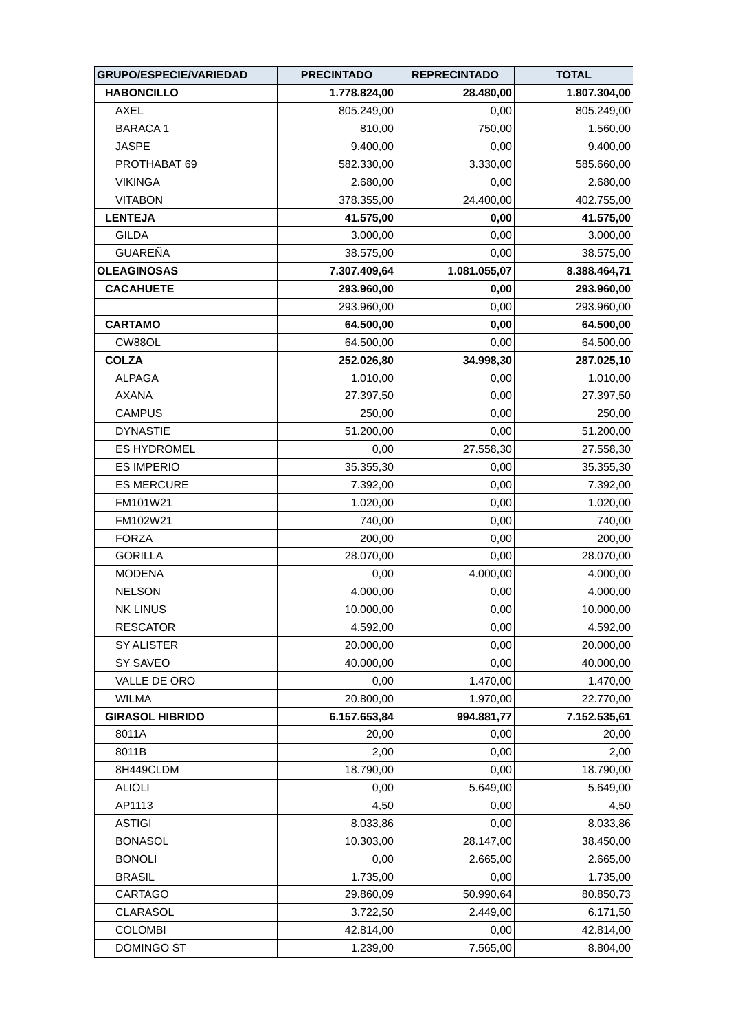| GRUPO/ESPECIE/VARIEDAD | PRECINTADO | REPRECINTADO | TOTAL |
| --- | --- | --- | --- |
| HABONCILLO | 1.778.824,00 | 28.480,00 | 1.807.304,00 |
| AXEL | 805.249,00 | 0,00 | 805.249,00 |
| BARACA 1 | 810,00 | 750,00 | 1.560,00 |
| JASPE | 9.400,00 | 0,00 | 9.400,00 |
| PROTHABAT 69 | 582.330,00 | 3.330,00 | 585.660,00 |
| VIKINGA | 2.680,00 | 0,00 | 2.680,00 |
| VITABON | 378.355,00 | 24.400,00 | 402.755,00 |
| LENTEJA | 41.575,00 | 0,00 | 41.575,00 |
| GILDA | 3.000,00 | 0,00 | 3.000,00 |
| GUAREÑA | 38.575,00 | 0,00 | 38.575,00 |
| OLEAGINOSAS | 7.307.409,64 | 1.081.055,07 | 8.388.464,71 |
| CACAHUETE | 293.960,00 | 0,00 | 293.960,00 |
| | 293.960,00 | 0,00 | 293.960,00 |
| CARTAMO | 64.500,00 | 0,00 | 64.500,00 |
| CW88OL | 64.500,00 | 0,00 | 64.500,00 |
| COLZA | 252.026,80 | 34.998,30 | 287.025,10 |
| ALPAGA | 1.010,00 | 0,00 | 1.010,00 |
| AXANA | 27.397,50 | 0,00 | 27.397,50 |
| CAMPUS | 250,00 | 0,00 | 250,00 |
| DYNASTIE | 51.200,00 | 0,00 | 51.200,00 |
| ES HYDROMEL | 0,00 | 27.558,30 | 27.558,30 |
| ES IMPERIO | 35.355,30 | 0,00 | 35.355,30 |
| ES MERCURE | 7.392,00 | 0,00 | 7.392,00 |
| FM101W21 | 1.020,00 | 0,00 | 1.020,00 |
| FM102W21 | 740,00 | 0,00 | 740,00 |
| FORZA | 200,00 | 0,00 | 200,00 |
| GORILLA | 28.070,00 | 0,00 | 28.070,00 |
| MODENA | 0,00 | 4.000,00 | 4.000,00 |
| NELSON | 4.000,00 | 0,00 | 4.000,00 |
| NK LINUS | 10.000,00 | 0,00 | 10.000,00 |
| RESCATOR | 4.592,00 | 0,00 | 4.592,00 |
| SY ALISTER | 20.000,00 | 0,00 | 20.000,00 |
| SY SAVEO | 40.000,00 | 0,00 | 40.000,00 |
| VALLE DE ORO | 0,00 | 1.470,00 | 1.470,00 |
| WILMA | 20.800,00 | 1.970,00 | 22.770,00 |
| GIRASOL HIBRIDO | 6.157.653,84 | 994.881,77 | 7.152.535,61 |
| 8011A | 20,00 | 0,00 | 20,00 |
| 8011B | 2,00 | 0,00 | 2,00 |
| 8H449CLDM | 18.790,00 | 0,00 | 18.790,00 |
| ALIOLI | 0,00 | 5.649,00 | 5.649,00 |
| AP1113 | 4,50 | 0,00 | 4,50 |
| ASTIGI | 8.033,86 | 0,00 | 8.033,86 |
| BONASOL | 10.303,00 | 28.147,00 | 38.450,00 |
| BONOLI | 0,00 | 2.665,00 | 2.665,00 |
| BRASIL | 1.735,00 | 0,00 | 1.735,00 |
| CARTAGO | 29.860,09 | 50.990,64 | 80.850,73 |
| CLARASOL | 3.722,50 | 2.449,00 | 6.171,50 |
| COLOMBI | 42.814,00 | 0,00 | 42.814,00 |
| DOMINGO ST | 1.239,00 | 7.565,00 | 8.804,00 |